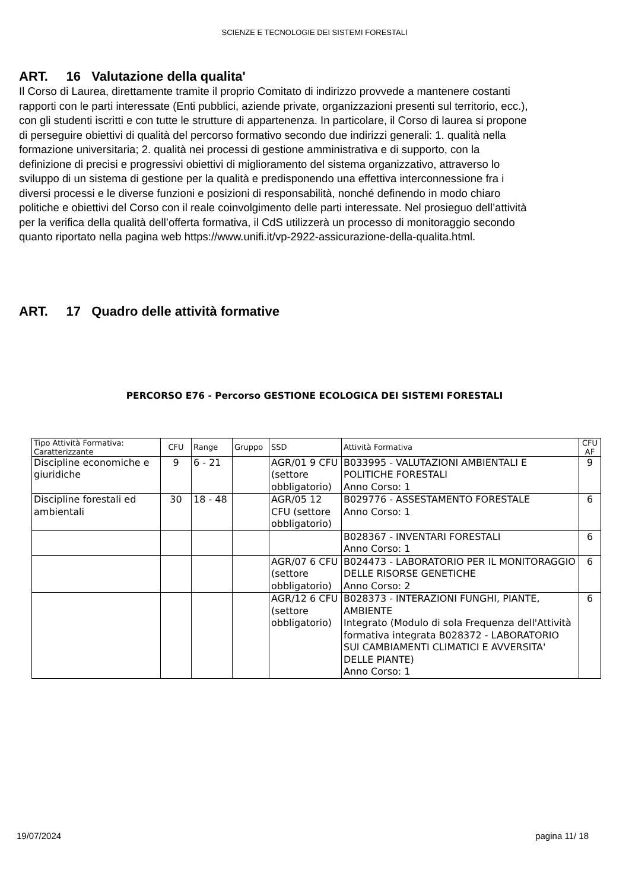SCIENZE E TECNOLOGIE DEI SISTEMI FORESTALI
ART. 16 Valutazione della qualita'
Il Corso di Laurea, direttamente tramite il proprio Comitato di indirizzo provvede a mantenere costanti rapporti con le parti interessate (Enti pubblici, aziende private, organizzazioni presenti sul territorio, ecc.), con gli studenti iscritti e con tutte le strutture di appartenenza. In particolare, il Corso di laurea si propone di perseguire obiettivi di qualità del percorso formativo secondo due indirizzi generali: 1. qualità nella formazione universitaria; 2. qualità nei processi di gestione amministrativa e di supporto, con la definizione di precisi e progressivi obiettivi di miglioramento del sistema organizzativo, attraverso lo sviluppo di un sistema di gestione per la qualità e predisponendo una effettiva interconnessione fra i diversi processi e le diverse funzioni e posizioni di responsabilità, nonché definendo in modo chiaro politiche e obiettivi del Corso con il reale coinvolgimento delle parti interessate. Nel prosieguo dell’attività per la verifica della qualità dell’offerta formativa, il CdS utilizzerà un processo di monitoraggio secondo quanto riportato nella pagina web https://www.unifi.it/vp-2922-assicurazione-della-qualita.html.
ART. 17 Quadro delle attività formative
PERCORSO E76 - Percorso GESTIONE ECOLOGICA DEI SISTEMI FORESTALI
| Tipo Attività Formativa: Caratterizzante | CFU | Range | Gruppo | SSD | Attività Formativa | CFU AF |
| --- | --- | --- | --- | --- | --- | --- |
| Discipline economiche e giuridiche | 9 | 6 - 21 | | AGR/01 9 CFU (settore obbligatorio) | B033995 - VALUTAZIONI AMBIENTALI E POLITICHE FORESTALI Anno Corso: 1 | 9 |
| Discipline forestali ed ambientali | 30 | 18 - 48 | | AGR/05 12 CFU (settore obbligatorio) | B029776 - ASSESTAMENTO FORESTALE Anno Corso: 1 | 6 |
| | | | | | B028367 - INVENTARI FORESTALI Anno Corso: 1 | 6 |
| | | | | AGR/07 6 CFU (settore obbligatorio) | B024473 - LABORATORIO PER IL MONITORAGGIO DELLE RISORSE GENETICHE Anno Corso: 2 | 6 |
| | | | | AGR/12 6 CFU (settore obbligatorio) | B028373 - INTERAZIONI FUNGHI, PIANTE, AMBIENTE Integrato (Modulo di sola Frequenza dell'Attività formativa integrata B028372 - LABORATORIO SUI CAMBIAMENTI CLIMATICI E AVVERSITA' DELLE PIANTE) Anno Corso: 1 | 6 |
19/07/2024 pagina 11/ 18